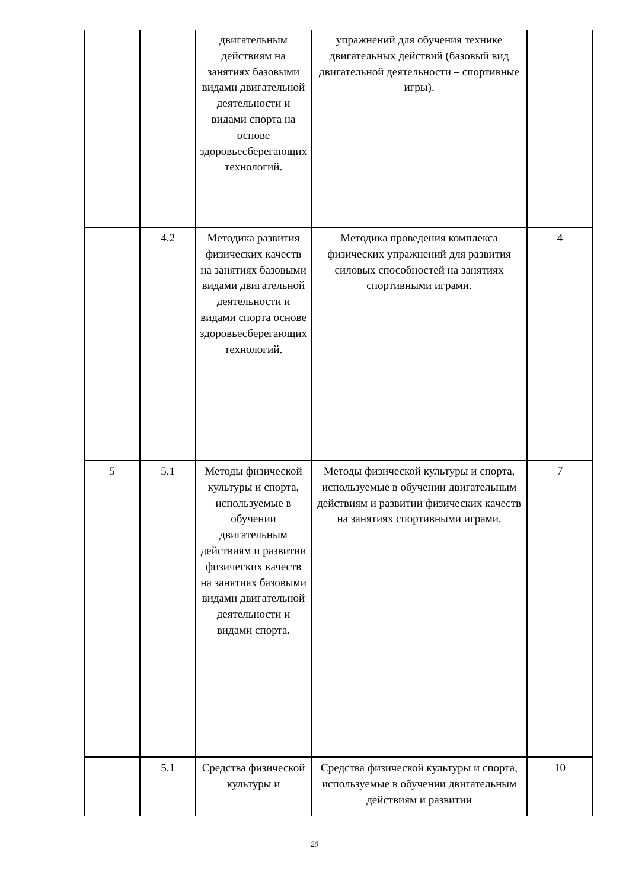| | | двигательным действиям на занятиях базовыми видами двигательной деятельности и видами спорта на основе здоровьесберегающих технологий. | упражнений для обучения технике двигательных действий (базовый вид двигательной деятельности – спортивные игры). | |
| | 4.2 | Методика развития физических качеств на занятиях базовыми видами двигательной деятельности и видами спорта основе здоровьесберегающих технологий. | Методика проведения комплекса физических упражнений для развития силовых способностей на занятиях спортивными играми. | 4 |
| 5 | 5.1 | Методы физической культуры и спорта, используемые в обучении двигательным действиям и развитии физических качеств на занятиях базовыми видами двигательной деятельности и видами спорта. | Методы физической культуры и спорта, используемые в обучении двигательным действиям и развитии физических качеств на занятиях спортивными играми. | 7 |
| | 5.1 | Средства физической культуры и | Средства физической культуры и спорта, используемые в обучении двигательным действиям и развитии | 10 |
20